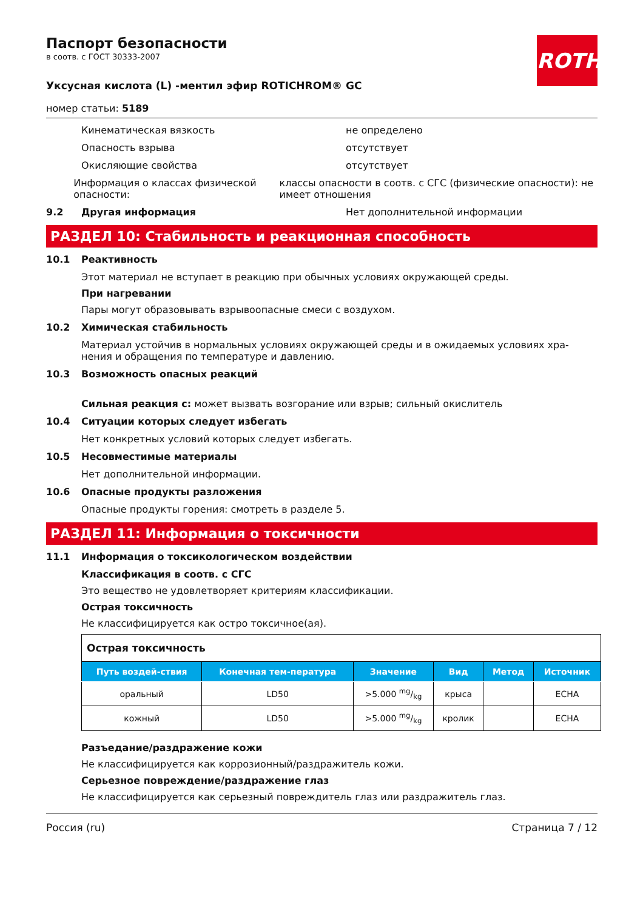ROTH
Паспорт безопасности
в соотв. с ГОСТ 30333-2007
Уксусная кислота (L) -ментил эфир ROTICHROM® GC
номер статьи: 5189
Кинематическая вязкость не определено
Опасность взрыва отсутствует
Окисляющие свойства отсутствует
Информация о классах физической опасности: классы опасности в соотв. с СГС (физические опасности): не имеет отношения
9.2 Другая информация Нет дополнительной информации
РАЗДЕЛ 10: Стабильность и реакционная способность
10.1 Реактивность
Этот материал не вступает в реакцию при обычных условиях окружающей среды.
При нагревании
Пары могут образовывать взрывоопасные смеси с воздухом.
10.2 Химическая стабильность
Материал устойчив в нормальных условиях окружающей среды и в ожидаемых условиях хра-нения и обращения по температуре и давлению.
10.3 Возможность опасных реакций
Сильная реакция с: может вызвать возгорание или взрыв; сильный окислитель
10.4 Ситуации которых следует избегать
Нет конкретных условий которых следует избегать.
10.5 Несовместимые материалы
Нет дополнительной информации.
10.6 Опасные продукты разложения
Опасные продукты горения: смотреть в разделе 5.
РАЗДЕЛ 11: Информация о токсичности
11.1 Информация о токсикологическом воздействии
Классификация в соотв. с СГС
Это вещество не удовлетворяет критериям классификации.
Острая токсичность
Не классифицируется как остро токсичное(ая).
| Острая токсичность | | | | | |
| Путь воздей-ствия | Конечная тем-пература | Значение | Вид | Метод | Источник |
| оральный | LD50 | >5.000 mg/kg | крыса | | ECHA |
| кожный | LD50 | >5.000 mg/kg | кролик | | ECHA |
Разъедание/раздражение кожи
Не классифицируется как коррозионный/раздражитель кожи.
Серьезное повреждение/раздражение глаз
Не классифицируется как серьезный повреждитель глаз или раздражитель глаз.
Россия (ru) Страница 7 / 12